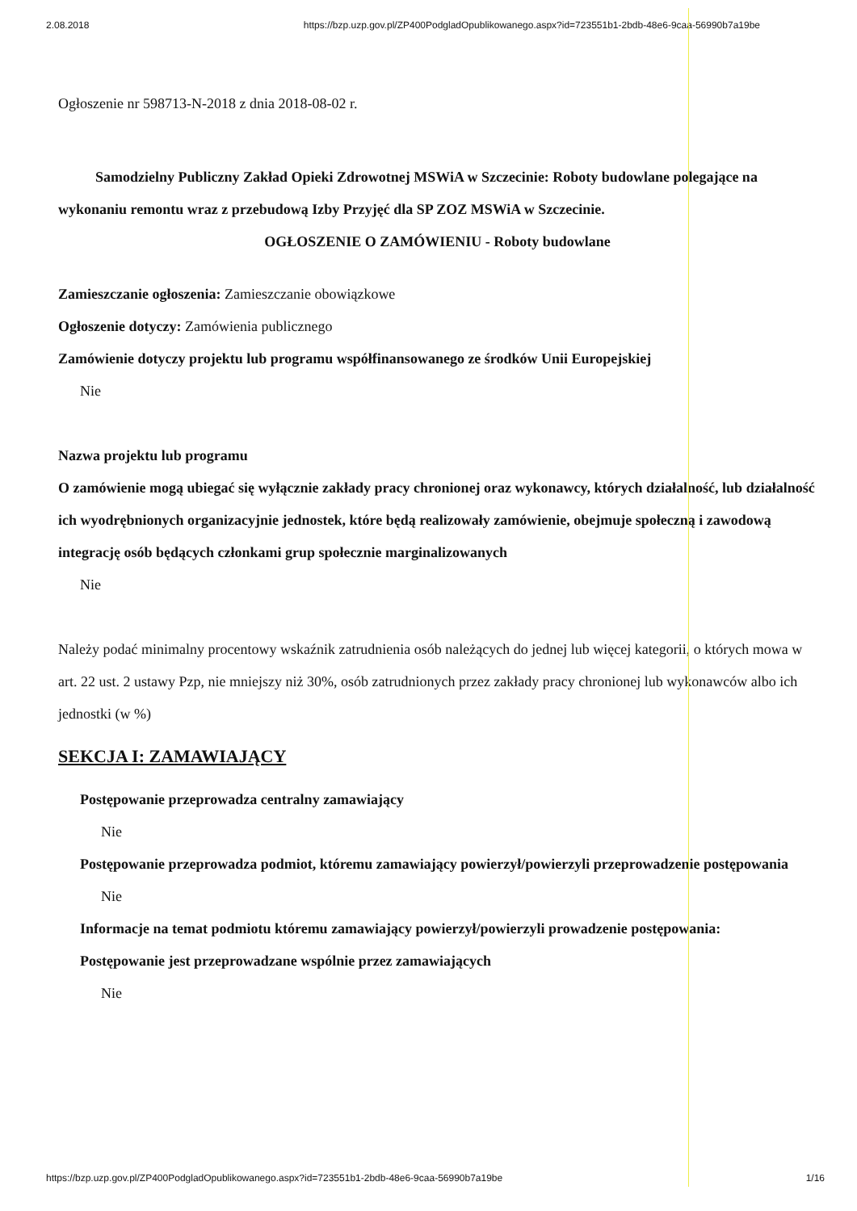2.08.2018 https://bzp.uzp.gov.pl/ZP400PodgladOpublikowanego.aspx?id=723551b1-2bdb-48e6-9caa-56990b7a19be
Ogłoszenie nr 598713-N-2018 z dnia 2018-08-02 r.
Samodzielny Publiczny Zakład Opieki Zdrowotnej MSWiA w Szczecinie: Roboty budowlane polegające na wykonaniu remontu wraz z przebudową Izby Przyjęć dla SP ZOZ MSWiA w Szczecinie.
OGŁOSZENIE O ZAMÓWIENIU - Roboty budowlane
Zamieszczanie ogłoszenia: Zamieszczanie obowiązkowe
Ogłoszenie dotyczy: Zamówienia publicznego
Zamówienie dotyczy projektu lub programu współfinansowanego ze środków Unii Europejskiej
Nie
Nazwa projektu lub programu
O zamówienie mogą ubiegać się wyłącznie zakłady pracy chronionej oraz wykonawcy, których działalność, lub działalność ich wyodrębnionych organizacyjnie jednostek, które będą realizowały zamówienie, obejmuje społeczną i zawodową integrację osób będących członkami grup społecznie marginalizowanych
Nie
Należy podać minimalny procentowy wskaźnik zatrudnienia osób należących do jednej lub więcej kategorii, o których mowa w art. 22 ust. 2 ustawy Pzp, nie mniejszy niż 30%, osób zatrudnionych przez zakłady pracy chronionej lub wykonawców albo ich jednostki (w %)
SEKCJA I: ZAMAWIAJĄCY
Postępowanie przeprowadza centralny zamawiający
Nie
Postępowanie przeprowadza podmiot, któremu zamawiający powierzył/powierzyli przeprowadzenie postępowania
Nie
Informacje na temat podmiotu któremu zamawiający powierzył/powierzyli prowadzenie postępowania:
Postępowanie jest przeprowadzane wspólnie przez zamawiających
Nie
https://bzp.uzp.gov.pl/ZP400PodgladOpublikowanego.aspx?id=723551b1-2bdb-48e6-9caa-56990b7a19be 1/16